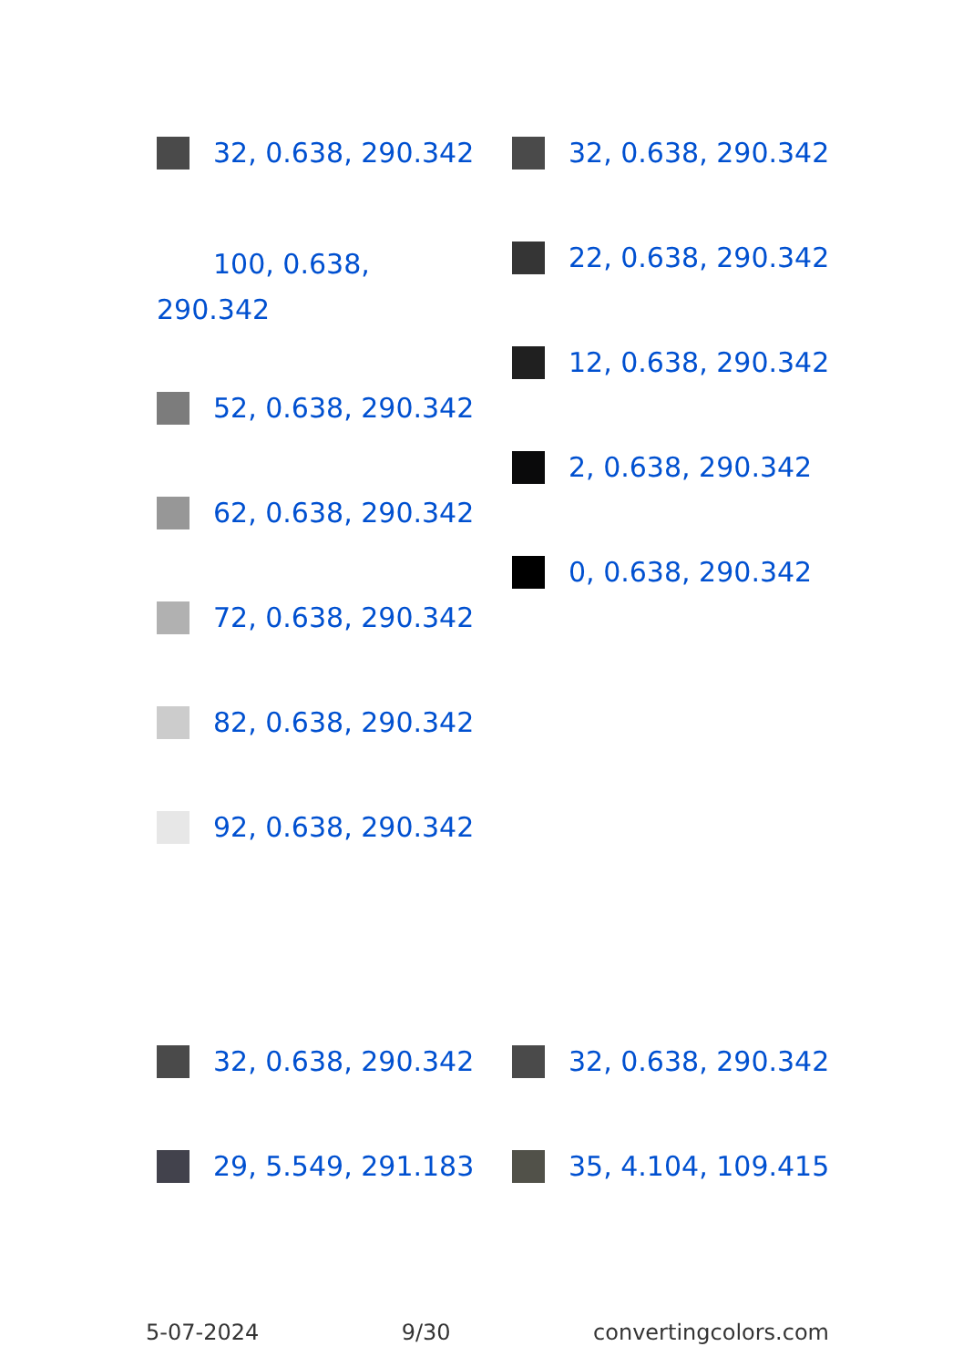32, 0.638, 290.342
100, 0.638,
290.342
52, 0.638, 290.342
62, 0.638, 290.342
72, 0.638, 290.342
82, 0.638, 290.342
92, 0.638, 290.342
32, 0.638, 290.342
22, 0.638, 290.342
12, 0.638, 290.342
2, 0.638, 290.342
0, 0.638, 290.342
32, 0.638, 290.342
29, 5.549, 291.183
32, 0.638, 290.342
35, 4.104, 109.415
5-07-2024 9/30 convertingcolors.com